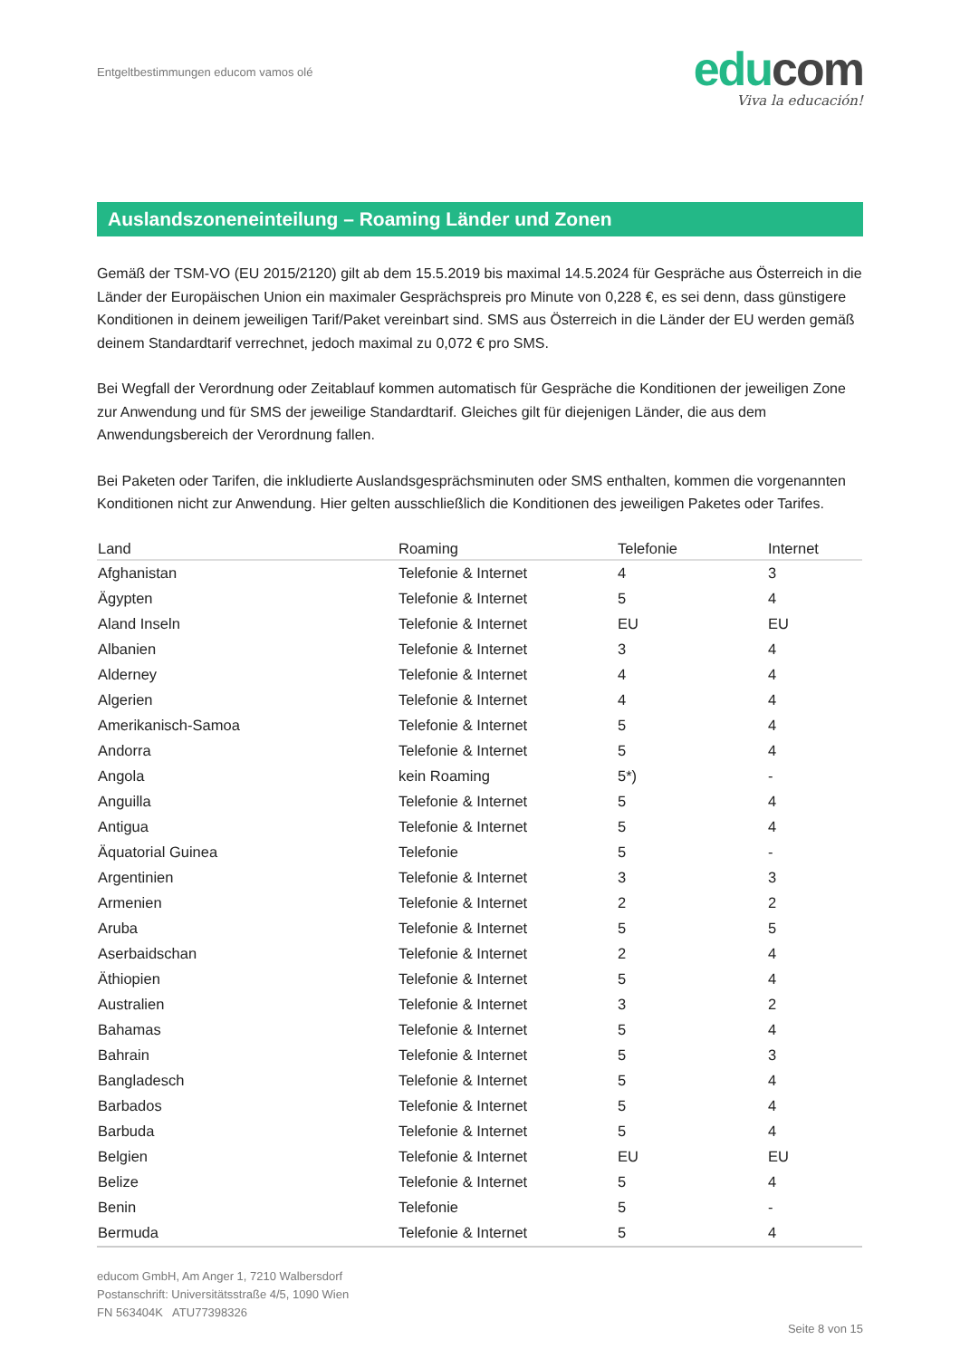Entgeltbestimmungen educom vamos olé
educom
Viva la educación!
Auslandszoneneinteilung – Roaming Länder und Zonen
Gemäß der TSM-VO (EU 2015/2120) gilt ab dem 15.5.2019 bis maximal 14.5.2024 für Gespräche aus Österreich in die Länder der Europäischen Union ein maximaler Gesprächspreis pro Minute von 0,228 €, es sei denn, dass günstigere Konditionen in deinem jeweiligen Tarif/Paket vereinbart sind. SMS aus Österreich in die Länder der EU werden gemäß deinem Standardtarif verrechnet, jedoch maximal zu 0,072 € pro SMS.
Bei Wegfall der Verordnung oder Zeitablauf kommen automatisch für Gespräche die Konditionen der jeweiligen Zone zur Anwendung und für SMS der jeweilige Standardtarif. Gleiches gilt für diejenigen Länder, die aus dem Anwendungsbereich der Verordnung fallen.
Bei Paketen oder Tarifen, die inkludierte Auslandsgesprächsminuten oder SMS enthalten, kommen die vorgenannten Konditionen nicht zur Anwendung. Hier gelten ausschließlich die Konditionen des jeweiligen Paketes oder Tarifes.
| Land | Roaming | Telefonie | Internet |
| --- | --- | --- | --- |
| Afghanistan | Telefonie & Internet | 4 | 3 |
| Ägypten | Telefonie & Internet | 5 | 4 |
| Aland Inseln | Telefonie & Internet | EU | EU |
| Albanien | Telefonie & Internet | 3 | 4 |
| Alderney | Telefonie & Internet | 4 | 4 |
| Algerien | Telefonie & Internet | 4 | 4 |
| Amerikanisch-Samoa | Telefonie & Internet | 5 | 4 |
| Andorra | Telefonie & Internet | 5 | 4 |
| Angola | kein Roaming | 5*) | - |
| Anguilla | Telefonie & Internet | 5 | 4 |
| Antigua | Telefonie & Internet | 5 | 4 |
| Äquatorial Guinea | Telefonie | 5 | - |
| Argentinien | Telefonie & Internet | 3 | 3 |
| Armenien | Telefonie & Internet | 2 | 2 |
| Aruba | Telefonie & Internet | 5 | 5 |
| Aserbaidschan | Telefonie & Internet | 2 | 4 |
| Äthiopien | Telefonie & Internet | 5 | 4 |
| Australien | Telefonie & Internet | 3 | 2 |
| Bahamas | Telefonie & Internet | 5 | 4 |
| Bahrain | Telefonie & Internet | 5 | 3 |
| Bangladesch | Telefonie & Internet | 5 | 4 |
| Barbados | Telefonie & Internet | 5 | 4 |
| Barbuda | Telefonie & Internet | 5 | 4 |
| Belgien | Telefonie & Internet | EU | EU |
| Belize | Telefonie & Internet | 5 | 4 |
| Benin | Telefonie | 5 | - |
| Bermuda | Telefonie & Internet | 5 | 4 |
educom GmbH, Am Anger 1, 7210 Walbersdorf
Postanschrift: Universitätsstraße 4/5, 1090 Wien
FN 563404K ATU77398326
Seite 8 von 15